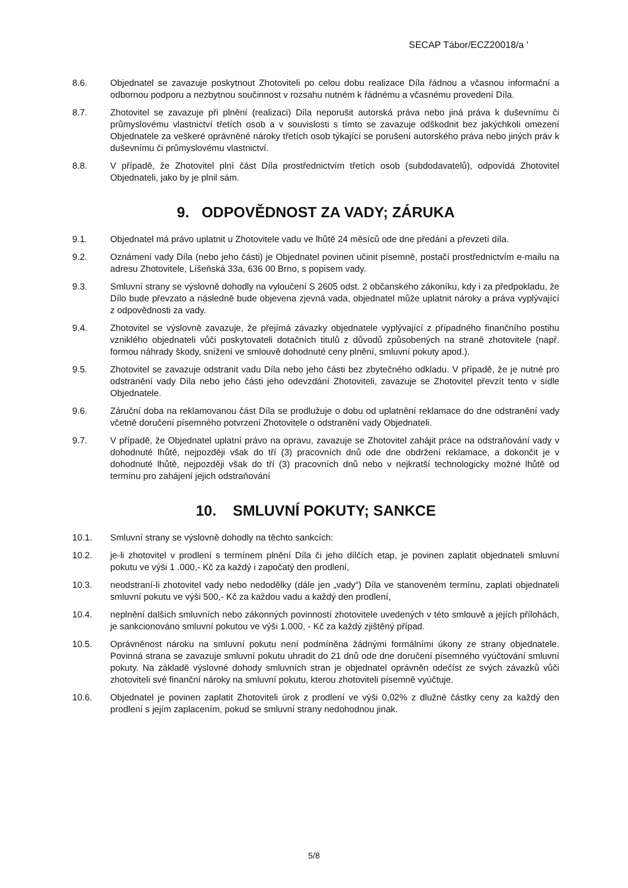SECAP Tábor/ECZ20018/a '
8.6. Objednatel se zavazuje poskytnout Zhotoviteli po celou dobu realizace Díla řádnou a včasnou informační a odbornou podporu a nezbytnou součinnost v rozsahu nutném k řádnému a včasnému provedení Díla.
8.7. Zhotovitel se zavazuje při plnění (realizaci) Díla neporušit autorská práva nebo jiná práva k duševnímu či průmyslovému vlastnictví třetích osob a v souvislosti s tímto se zavazuje odškodnit bez jakýchkoli omezení Objednatele za veškeré oprávněné nároky třetích osob týkající se porušení autorského práva nebo jiných práv k duševnímu či průmyslovému vlastnictví.
8.8. V případě, že Zhotovitel plní část Díla prostřednictvím třetích osob (subdodavatelů), odpovídá Zhotovitel Objednateli, jako by je plnil sám.
9. ODPOVĚDNOST ZA VADY; ZÁRUKA
9.1. Objednatel má právo uplatnit u Zhotovitele vadu ve lhůtě 24 měsíců ode dne předání a převzetí díla.
9.2. Oznámení vady Díla (nebo jeho části) je Objednatel povinen učinit písemně, postačí prostřednictvím e-mailu na adresu Zhotovitele, Líšeňská 33a, 636 00 Brno, s popisem vady.
9.3. Smluvní strany se výslovně dohodly na vyloučení S 2605 odst. 2 občanského zákoníku, kdy i za předpokladu, že Dílo bude převzato a následně bude objevena zjevná vada, objednatel může uplatnit nároky a práva vyplývající z odpovědnosti za vady.
9.4. Zhotovitel se výslovně zavazuje, že přejímá závazky objednatele vyplývající z případného finančního postihu vzniklého objednateli vůči poskytovateli dotačních titulů z důvodů způsobených na straně zhotovitele (např. formou náhrady škody, snížení ve smlouvě dohodnuté ceny plnění, smluvní pokuty apod.).
9.5. Zhotovitel se zavazuje odstranit vadu Díla nebo jeho části bez zbytečného odkladu. V případě, že je nutné pro odstranění vady Díla nebo jeho části jeho odevzdání Zhotoviteli, zavazuje se Zhotovitel převzít tento v sídle Objednatele.
9.6. Záruční doba na reklamovanou část Díla se prodlužuje o dobu od uplatnění reklamace do dne odstranění vady včetně doručení písemného potvrzení Zhotovitele o odstranění vady Objednateli.
9.7. V případě, že Objednatel uplatní právo na opravu, zavazuje se Zhotovitel zahájit práce na odstraňování vady v dohodnuté lhůtě, nejpozději však do tří (3) pracovních dnů ode dne obdržení reklamace, a dokončit je v dohodnuté lhůtě, nejpozději však do tří (3) pracovních dnů nebo v nejkratší technologicky možné lhůtě od termínu pro zahájení jejich odstraňování
10. SMLUVNÍ POKUTY; SANKCE
10.1. Smluvní strany se výslovně dohodly na těchto sankcích:
10.2. je-li zhotovitel v prodlení s termínem plnění Díla či jeho dílčích etap, je povinen zaplatit objednateli smluvní pokutu ve výši 1 .000,- Kč za každý i započatý den prodlení,
10.3. neodstraní-li zhotovitel vady nebo nedodělky (dále jen „vady“) Díla ve stanoveném termínu, zaplatí objednateli smluvní pokutu ve výši 500,- Kč za každou vadu a každý den prodlení,
10.4. neplnění dalších smluvních nebo zákonných povinností zhotovitele uvedených v této smlouvě a jejích přílohách, je sankcionováno smluvní pokutou ve výši 1.000, - Kč za každý zjištěný případ.
10.5. Oprávněnost nároku na smluvní pokutu není podmíněna žádnými formálními úkony ze strany objednatele. Povinná strana se zavazuje smluvní pokutu uhradit do 21 dnů ode dne doručení písemného vyúčtování smluvní pokuty. Na základě výslovné dohody smluvních stran je objednatel oprávněn odečíst ze svých závazků vůči zhotoviteli své finanční nároky na smluvní pokutu, kterou zhotoviteli písemně vyúčtuje.
10.6. Objednatel je povinen zaplatit Zhotoviteli úrok z prodlení ve výši 0,02% z dlužné částky ceny za každý den prodlení s jejím zaplacením, pokud se smluvní strany nedohodnou jinak.
5/8